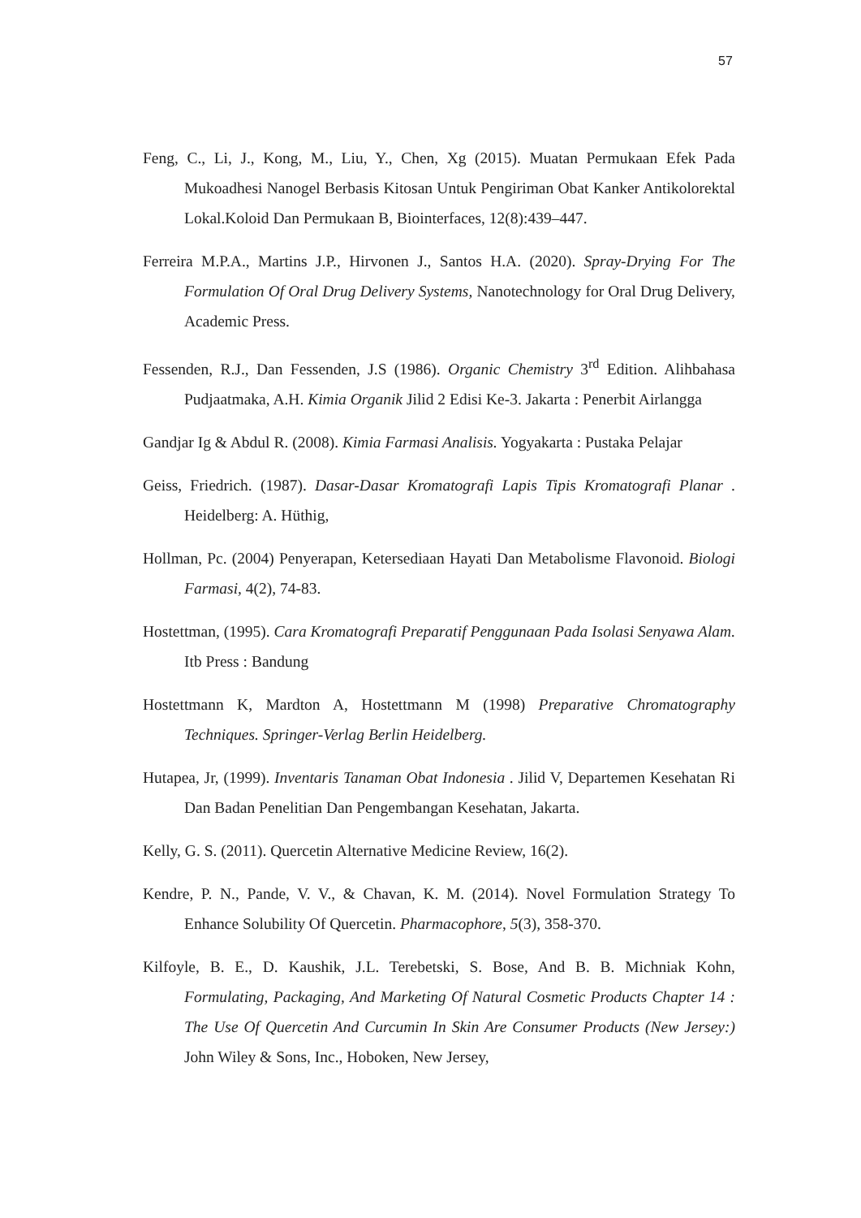57
Feng, C., Li, J., Kong, M., Liu, Y., Chen, Xg (2015). Muatan Permukaan Efek Pada Mukoadhesi Nanogel Berbasis Kitosan Untuk Pengiriman Obat Kanker Antikolorektal Lokal.Koloid Dan Permukaan B, Biointerfaces, 12(8):439–447.
Ferreira M.P.A., Martins J.P., Hirvonen J., Santos H.A. (2020). Spray-Drying For The Formulation Of Oral Drug Delivery Systems, Nanotechnology for Oral Drug Delivery, Academic Press.
Fessenden, R.J., Dan Fessenden, J.S (1986). Organic Chemistry 3<sup>rd</sup> Edition. Alihbahasa Pudjaatmaka, A.H. Kimia Organik Jilid 2 Edisi Ke-3. Jakarta : Penerbit Airlangga
Gandjar Ig & Abdul R. (2008). Kimia Farmasi Analisis. Yogyakarta : Pustaka Pelajar
Geiss, Friedrich. (1987). Dasar-Dasar Kromatografi Lapis Tipis Kromatografi Planar . Heidelberg: A. Hüthig,
Hollman, Pc. (2004) Penyerapan, Ketersediaan Hayati Dan Metabolisme Flavonoid. Biologi Farmasi, 4(2), 74-83.
Hostettman, (1995). Cara Kromatografi Preparatif Penggunaan Pada Isolasi Senyawa Alam. Itb Press : Bandung
Hostettmann K, Mardton A, Hostettmann M (1998) Preparative Chromatography Techniques. Springer-Verlag Berlin Heidelberg.
Hutapea, Jr, (1999). Inventaris Tanaman Obat Indonesia . Jilid V, Departemen Kesehatan Ri Dan Badan Penelitian Dan Pengembangan Kesehatan, Jakarta.
Kelly, G. S. (2011). Quercetin Alternative Medicine Review, 16(2).
Kendre, P. N., Pande, V. V., & Chavan, K. M. (2014). Novel Formulation Strategy To Enhance Solubility Of Quercetin. Pharmacophore, 5(3), 358-370.
Kilfoyle, B. E., D. Kaushik, J.L. Terebetski, S. Bose, And B. B. Michniak Kohn, Formulating, Packaging, And Marketing Of Natural Cosmetic Products Chapter 14 : The Use Of Quercetin And Curcumin In Skin Are Consumer Products (New Jersey:) John Wiley & Sons, Inc., Hoboken, New Jersey,